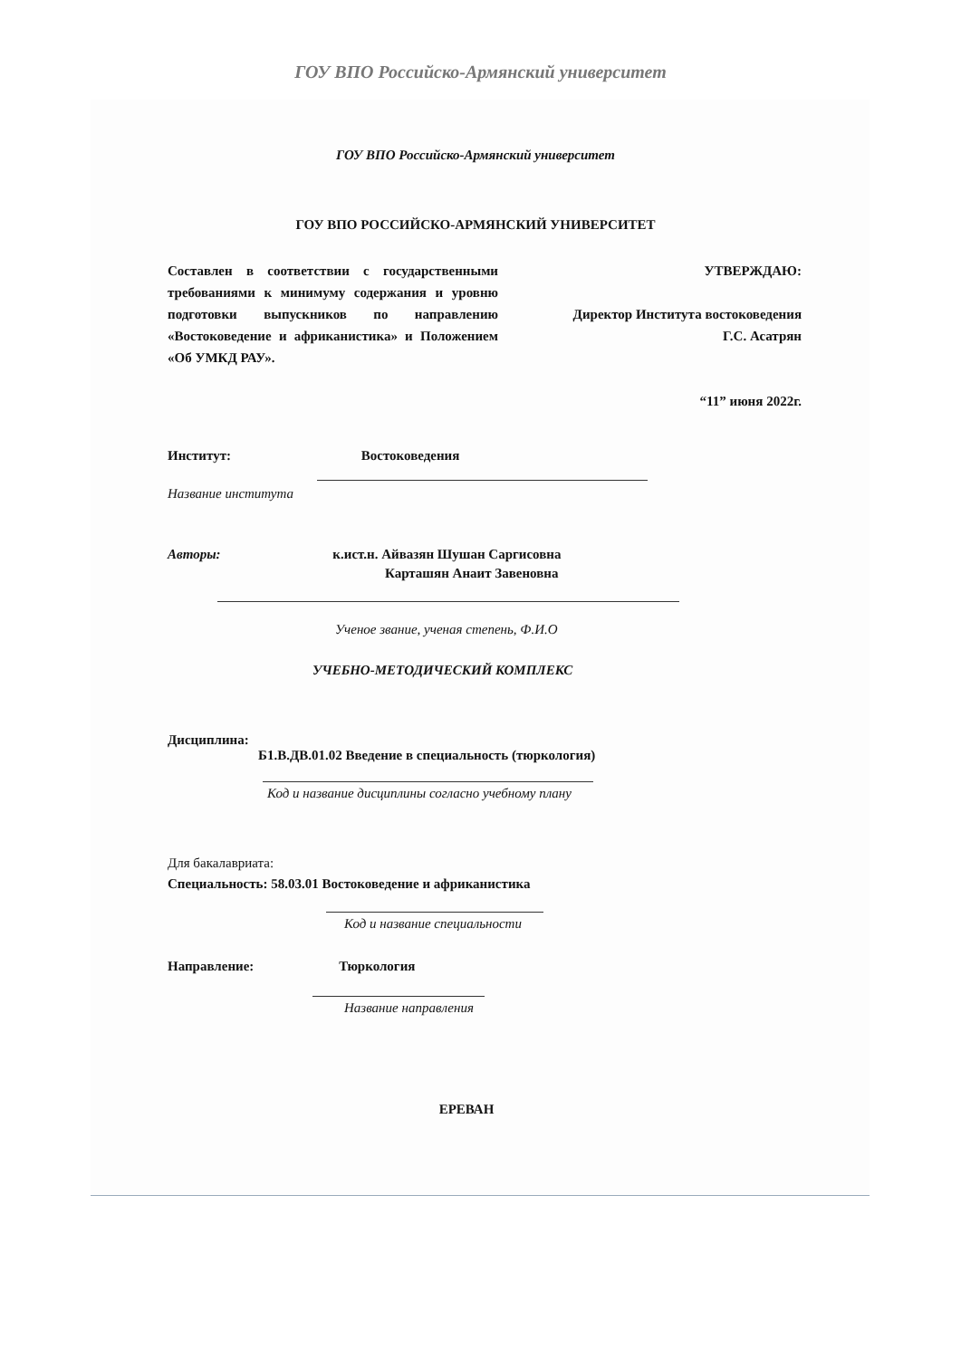ГОУ ВПО Российско-Армянский университет
ГОУ ВПО Российско-Армянский университет
ГОУ ВПО РОССИЙСКО-АРМЯНСКИЙ УНИВЕРСИТЕТ
Составлен в соответствии с государственными требованиями к минимуму содержания и уровню подготовки выпускников по направлению «Востоковедение и африканистика» и Положением «Об УМКД РАУ».
УТВЕРЖДАЮ:
Директор Института востоковедения
Г.С. Асатрян
“11” июня 2022г.
Институт: Востоковедения
Название института
Авторы: к.ист.н. Айвазян Шушан Саргисовна
Карташян Анаит Завеновна
Ученое звание, ученая степень, Ф.И.О
УЧЕБНО-МЕТОДИЧЕСКИЙ КОМПЛЕКС
Дисциплина:
Б1.В.ДВ.01.02 Введение в специальность (тюркология)
Код и название дисциплины согласно учебному плану
Для бакалавриата:
Специальность: 58.03.01 Востоковедение и африканистика
Код и название специальности
Направление: Тюркология
Название направления
ЕРЕВАН